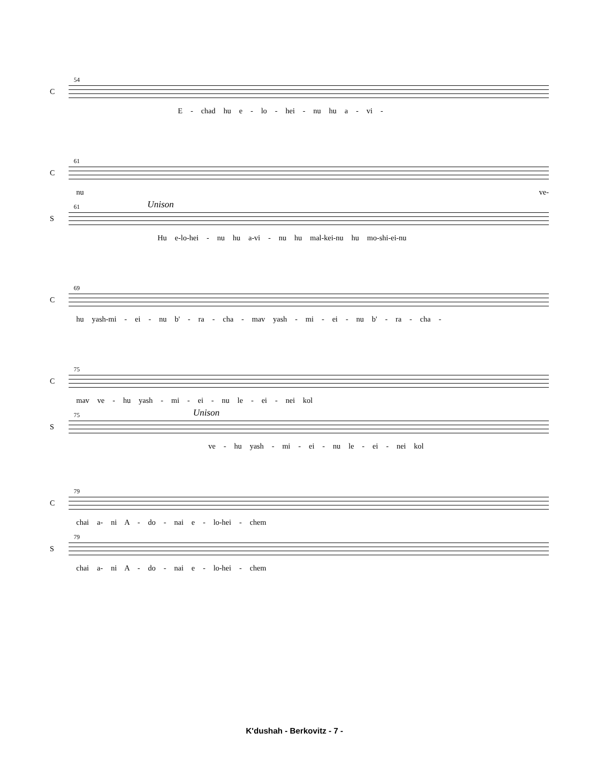54
C
E - chad hu e - lo - hei - nu hu a - vi -
61
C
nu ve-
61
S
Unison
Hu e-lo-hei - nu hu a-vi - nu hu mal-kei-nu hu mo-shi-ei-nu
69
C
hu yash-mi - ei - nu b' - ra - cha - mav yash - mi - ei - nu b' - ra - cha -
75
C
mav ve - hu yash - mi - ei - nu le - ei - nei kol
75
S
Unison
ve - hu yash - mi - ei - nu le - ei - nei kol
79
C
chai a- ni A - do - nai e - lo-hei - chem
79
S
chai a- ni A - do - nai e - lo-hei - chem
K'dushah - Berkovitz - 7 -